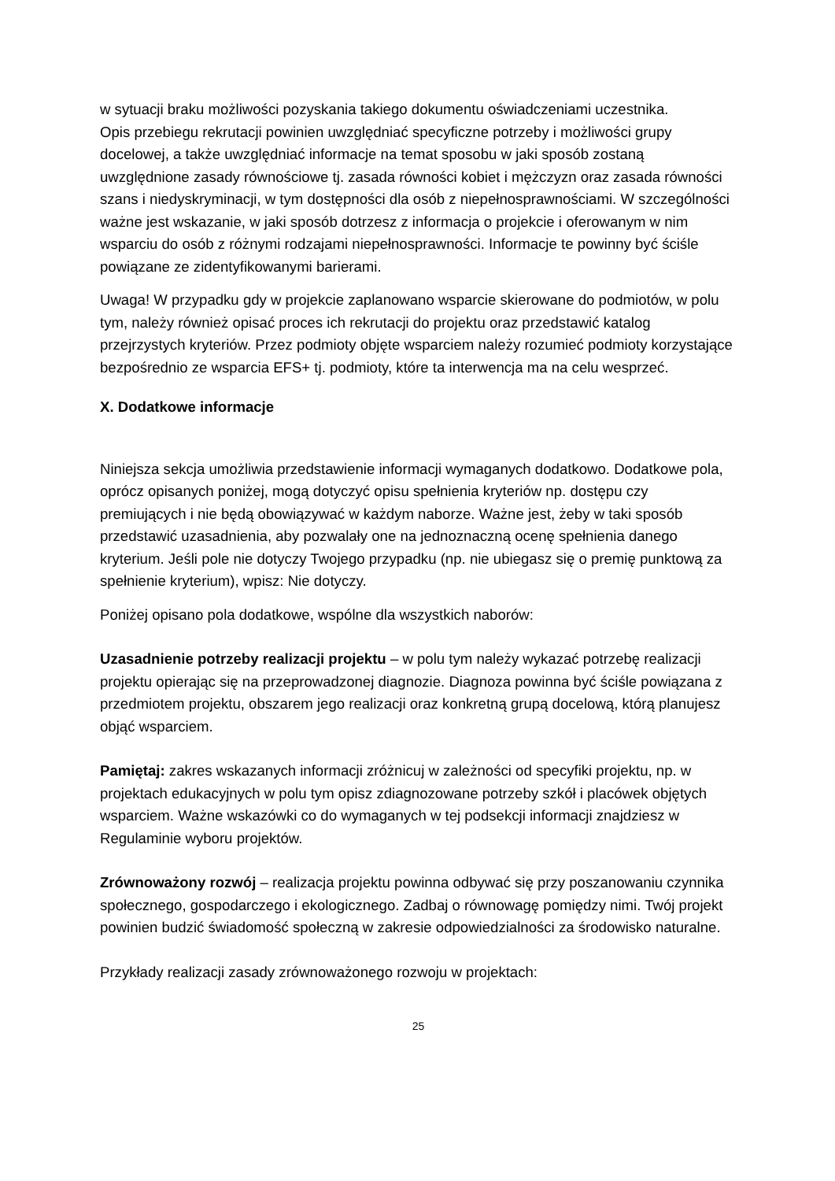w sytuacji braku możliwości pozyskania takiego dokumentu oświadczeniami uczestnika.
Opis przebiegu rekrutacji powinien uwzględniać specyficzne potrzeby i możliwości grupy docelowej, a także uwzględniać informacje na temat sposobu w jaki sposób zostaną uwzględnione zasady równościowe tj. zasada równości kobiet i mężczyzn oraz zasada równości szans i niedyskryminacji, w tym dostępności dla osób z niepełnosprawnościami. W szczególności ważne jest wskazanie, w jaki sposób dotrzesz z informacja o projekcie i oferowanym w nim wsparciu do osób z różnymi rodzajami niepełnosprawności. Informacje te powinny być ściśle powiązane ze zidentyfikowanymi barierami.
Uwaga! W przypadku gdy w projekcie zaplanowano wsparcie skierowane do podmiotów, w polu tym, należy również opisać proces ich rekrutacji do projektu oraz przedstawić katalog przejrzystych kryteriów. Przez podmioty objęte wsparciem należy rozumieć podmioty korzystające bezpośrednio ze wsparcia EFS+ tj. podmioty, które ta interwencja ma na celu wesprzeć.
X. Dodatkowe informacje
Niniejsza sekcja umożliwia przedstawienie informacji wymaganych dodatkowo. Dodatkowe pola, oprócz opisanych poniżej, mogą dotyczyć opisu spełnienia kryteriów np. dostępu czy premiujących i nie będą obowiązywać w każdym naborze. Ważne jest, żeby w taki sposób przedstawić uzasadnienia, aby pozwalały one na jednoznaczną ocenę spełnienia danego kryterium. Jeśli pole nie dotyczy Twojego przypadku (np. nie ubiegasz się o premię punktową za spełnienie kryterium), wpisz: Nie dotyczy.
Poniżej opisano pola dodatkowe, wspólne dla wszystkich naborów:
Uzasadnienie potrzeby realizacji projektu – w polu tym należy wykazać potrzebę realizacji projektu opierając się na przeprowadzonej diagnozie. Diagnoza powinna być ściśle powiązana z przedmiotem projektu, obszarem jego realizacji oraz konkretną grupą docelową, którą planujesz objąć wsparciem.
Pamiętaj: zakres wskazanych informacji zróżnicuj w zależności od specyfiki projektu, np. w projektach edukacyjnych w polu tym opisz zdiagnozowane potrzeby szkół i placówek objętych wsparciem. Ważne wskazówki co do wymaganych w tej podsekcji informacji znajdziesz w Regulaminie wyboru projektów.
Zrównoważony rozwój – realizacja projektu powinna odbywać się przy poszanowaniu czynnika społecznego, gospodarczego i ekologicznego. Zadbaj o równowagę pomiędzy nimi. Twój projekt powinien budzić świadomość społeczną w zakresie odpowiedzialności za środowisko naturalne.
Przykłady realizacji zasady zrównoważonego rozwoju w projektach:
25